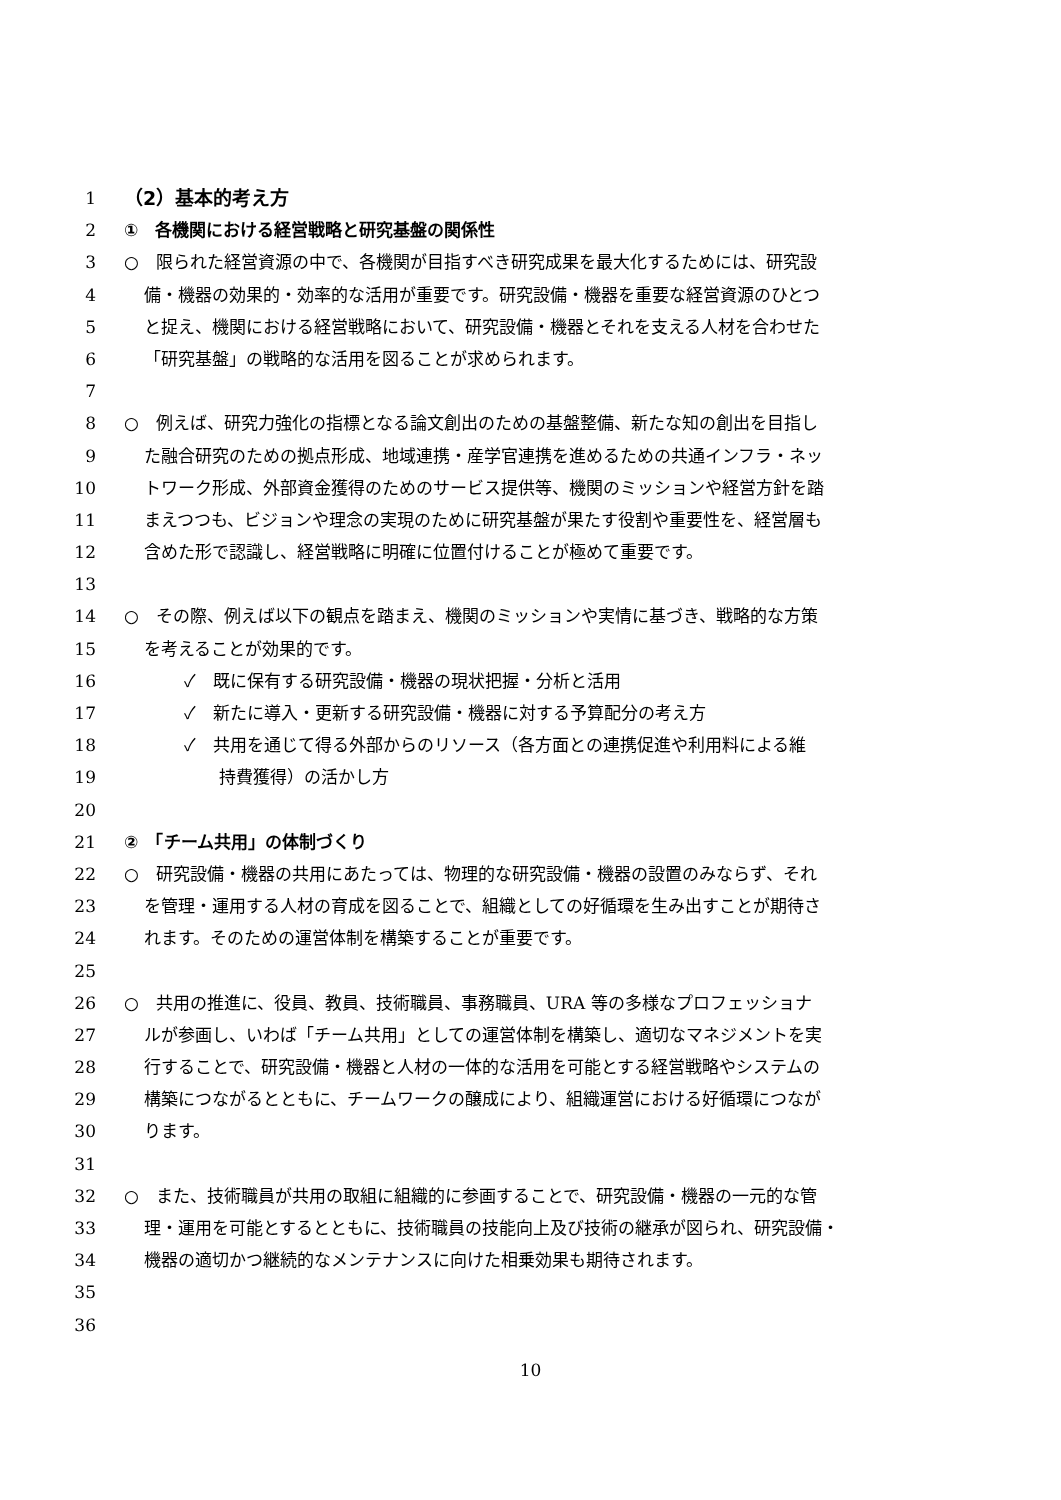1 （2）基本的考え方
2 ①　各機関における経営戦略と研究基盤の関係性
3 ○　限られた経営資源の中で、各機関が目指すべき研究成果を最大化するためには、研究設
4 備・機器の効果的・効率的な活用が重要です。研究設備・機器を重要な経営資源のひとつ
5 と捉え、機関における経営戦略において、研究設備・機器とそれを支える人材を合わせた
6 「研究基盤」の戦略的な活用を図ることが求められます。
7
8 ○　例えば、研究力強化の指標となる論文創出のための基盤整備、新たな知の創出を目指し
9 た融合研究のための拠点形成、地域連携・産学官連携を進めるための共通インフラ・ネッ
10 トワーク形成、外部資金獲得のためのサービス提供等、機関のミッションや経営方針を踏
11 まえつつも、ビジョンや理念の実現のために研究基盤が果たす役割や重要性を、経営層も
12 含めた形で認識し、経営戦略に明確に位置付けることが極めて重要です。
13
14 ○　その際、例えば以下の観点を踏まえ、機関のミッションや実情に基づき、戦略的な方策
15 を考えることが効果的です。
16 ✓　既に保有する研究設備・機器の現状把握・分析と活用
17 ✓　新たに導入・更新する研究設備・機器に対する予算配分の考え方
18 ✓　共用を通じて得る外部からのリソース（各方面との連携促進や利用料による維
19 持費獲得）の活かし方
20
21 ②　「チーム共用」の体制づくり
22 ○　研究設備・機器の共用にあたっては、物理的な研究設備・機器の設置のみならず、それ
23 を管理・運用する人材の育成を図ることで、組織としての好循環を生み出すことが期待さ
24 れます。そのための運営体制を構築することが重要です。
25
26 ○　共用の推進に、役員、教員、技術職員、事務職員、URA 等の多様なプロフェッショナ
27 ルが参画し、いわば「チーム共用」としての運営体制を構築し、適切なマネジメントを実
28 行することで、研究設備・機器と人材の一体的な活用を可能とする経営戦略やシステムの
29 構築につながるとともに、チームワークの醸成により、組織運営における好循環につなが
30 ります。
31
32 ○　また、技術職員が共用の取組に組織的に参画することで、研究設備・機器の一元的な管
33 理・運用を可能とするとともに、技術職員の技能向上及び技術の継承が図られ、研究設備・
34 機器の適切かつ継続的なメンテナンスに向けた相乗効果も期待されます。
35
36
10